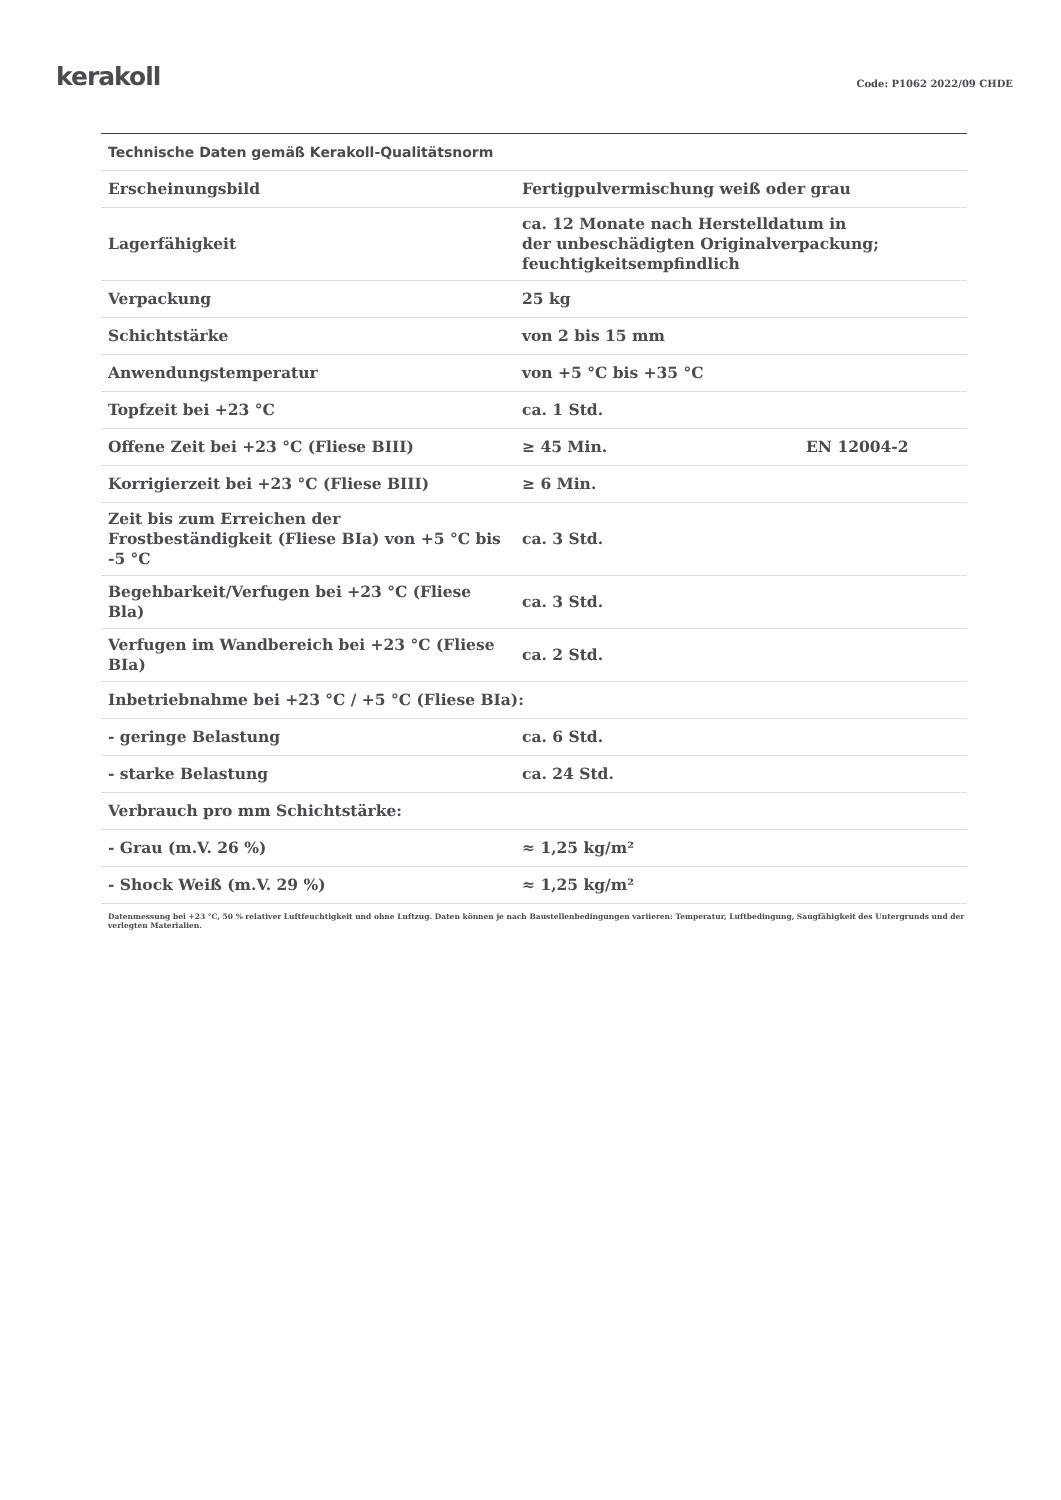kerakoll
Code: P1062 2022/09 CHDE
| Technische Daten gemäß Kerakoll-Qualitätsnorm | | |
| --- | --- | --- |
| Erscheinungsbild | Fertigpulvermischung weiß oder grau | |
| Lagerfähigkeit | ca. 12 Monate nach Herstelldatum in der unbeschädigten Originalverpackung; feuchtigkeitsempfindlich | |
| Verpackung | 25 kg | |
| Schichtstärke | von 2 bis 15 mm | |
| Anwendungstemperatur | von +5 °C bis +35 °C | |
| Topfzeit bei +23 °C | ca. 1 Std. | |
| Offene Zeit bei +23 °C (Fliese BIII) | ≥ 45 Min. | EN 12004-2 |
| Korrigierzeit bei +23 °C (Fliese BIII) | ≥ 6 Min. | |
| Zeit bis zum Erreichen der Frostbeständigkeit (Fliese BIa) von +5 °C bis -5 °C | ca. 3 Std. | |
| Begehbarkeit/Verfugen bei +23 °C (Fliese Bla) | ca. 3 Std. | |
| Verfugen im Wandbereich bei +23 °C (Fliese BIa) | ca. 2 Std. | |
| Inbetriebnahme bei +23 °C / +5 °C (Fliese BIa): | | |
| - geringe Belastung | ca. 6 Std. | |
| - starke Belastung | ca. 24 Std. | |
| Verbrauch pro mm Schichtstärke: | | |
| - Grau (m.V. 26 %) | ≈ 1,25 kg/m² | |
| - Shock Weiß (m.V. 29 %) | ≈ 1,25 kg/m² | |
Datenmessung bei +23 °C, 50 % relativer Luftfeuchtigkeit und ohne Luftzug. Daten können je nach Baustellenbedingungen variieren: Temperatur, Luftbedingung, Saugfähigkeit des Untergrunds und der verlegten Materialien.